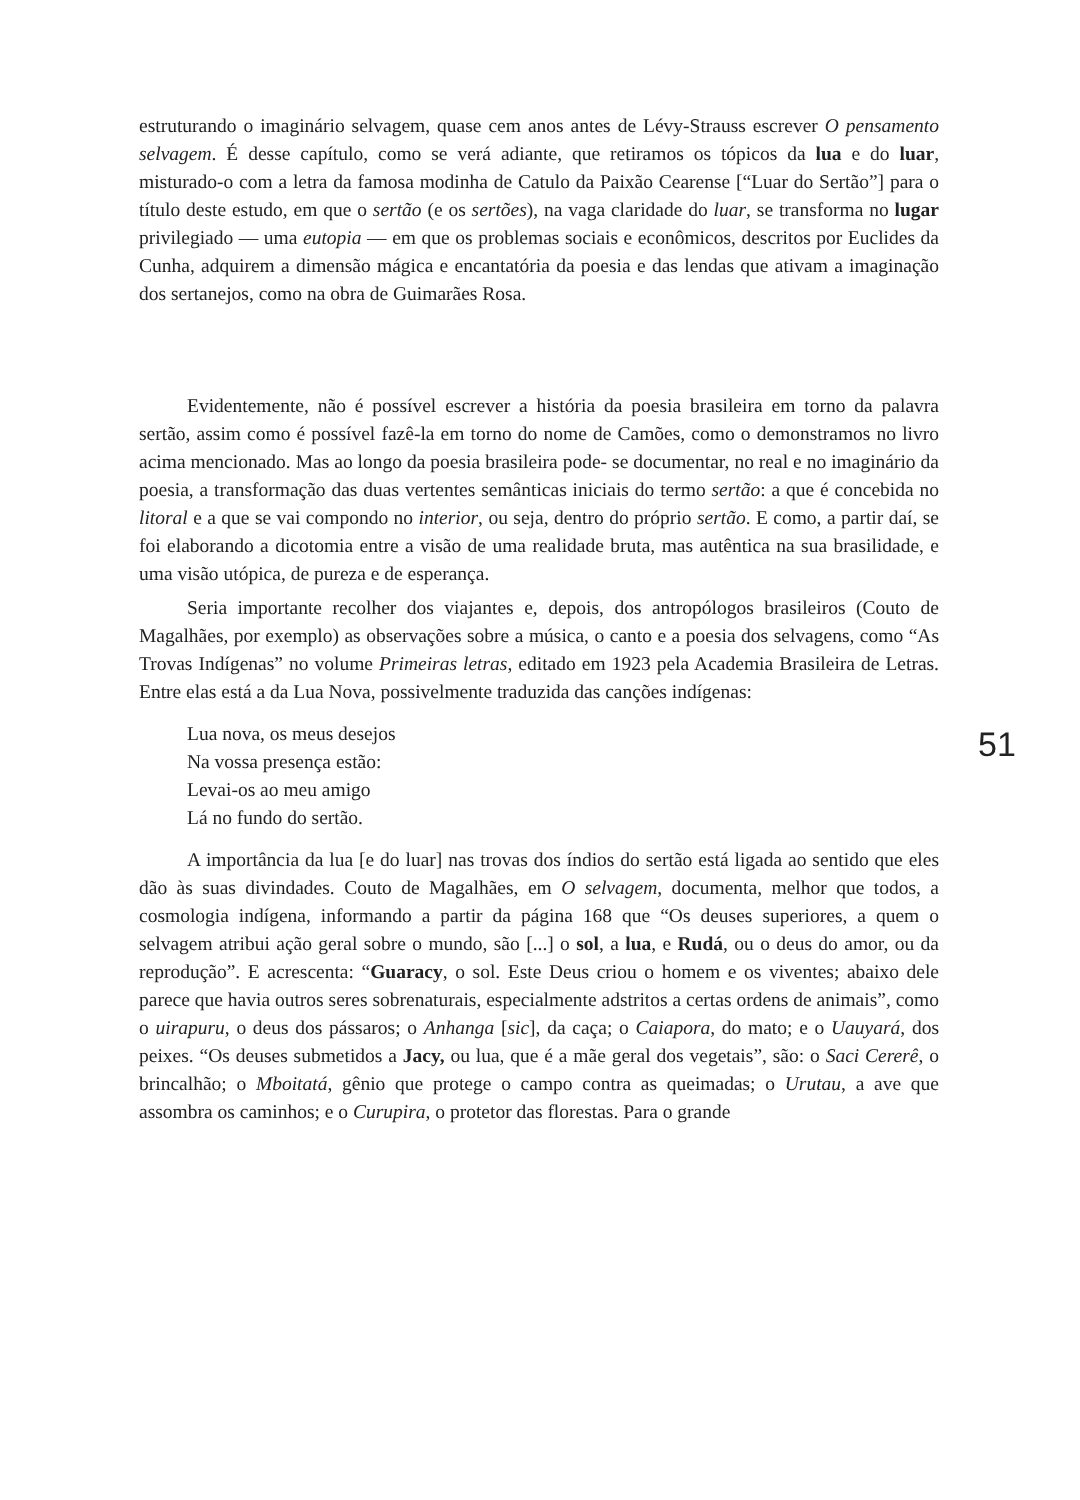estruturando o imaginário selvagem, quase cem anos antes de Lévy-Strauss escrever O pensamento selvagem. É desse capítulo, como se verá adiante, que retiramos os tópicos da lua e do luar, misturado-o com a letra da famosa modinha de Catulo da Paixão Cearense [“Luar do Sertão”] para o título deste estudo, em que o sertão (e os sertões), na vaga claridade do luar, se transforma no lugar privilegiado — uma eutopia — em que os problemas sociais e econômicos, descritos por Euclides da Cunha, adquirem a dimensão mágica e encantatória da poesia e das lendas que ativam a imaginação dos sertanejos, como na obra de Guimarães Rosa.
Evidentemente, não é possível escrever a história da poesia brasileira em torno da palavra sertão, assim como é possível fazê-la em torno do nome de Camões, como o demonstramos no livro acima mencionado. Mas ao longo da poesia brasileira pode- se documentar, no real e no imaginário da poesia, a transformação das duas vertentes semânticas iniciais do termo sertão: a que é concebida no litoral e a que se vai compondo no interior, ou seja, dentro do próprio sertão. E como, a partir daí, se foi elaborando a dicotomia entre a visão de uma realidade bruta, mas autêntica na sua brasilidade, e uma visão utópica, de pureza e de esperança.
Seria importante recolher dos viajantes e, depois, dos antropólogos brasileiros (Couto de Magalhães, por exemplo) as observações sobre a música, o canto e a poesia dos selvagens, como “As Trovas Indígenas” no volume Primeiras letras, editado em 1923 pela Academia Brasileira de Letras. Entre elas está a da Lua Nova, possivelmente traduzida das canções indígenas:
Lua nova, os meus desejos
Na vossa presença estão:
Levai-os ao meu amigo
Lá no fundo do sertão.
A importância da lua [e do luar] nas trovas dos índios do sertão está ligada ao sentido que eles dão às suas divindades. Couto de Magalhães, em O selvagem, documenta, melhor que todos, a cosmologia indígena, informando a partir da página 168 que “Os deuses superiores, a quem o selvagem atribui ação geral sobre o mundo, são [...] o sol, a lua, e Rudá, ou o deus do amor, ou da reprodução”. E acrescenta: “Guaracy, o sol. Este Deus criou o homem e os viventes; abaixo dele parece que havia outros seres sobrenaturais, especialmente adstritos a certas ordens de animais”, como o uirapuru, o deus dos pássaros; o Anhanga [sic], da caça; o Caiapora, do mato; e o Uauyará, dos peixes. “Os deuses submetidos a Jacy, ou lua, que é a mãe geral dos vegetais”, são: o Saci Cererê, o brincalhão; o Mboitatá, gênio que protege o campo contra as queimadas; o Urutau, a ave que assombra os caminhos; e o Curupira, o protetor das florestas. Para o grande
51